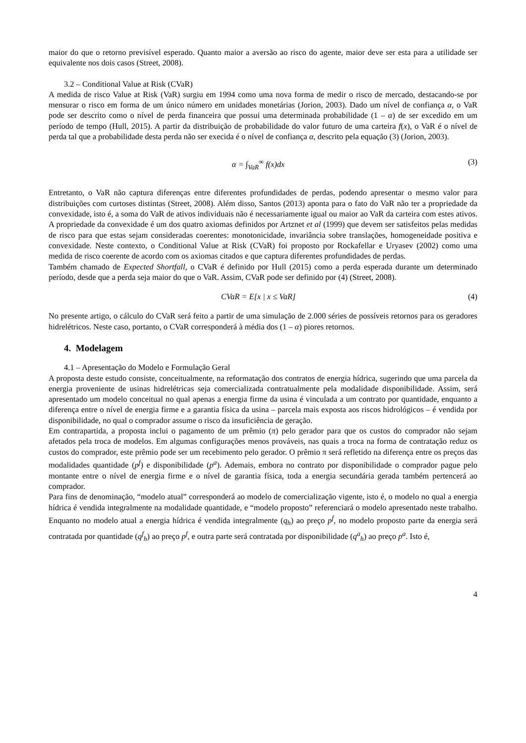maior do que o retorno previsível esperado. Quanto maior a aversão ao risco do agente, maior deve ser esta para a utilidade ser equivalente nos dois casos (Street, 2008).
3.2 – Conditional Value at Risk (CVaR)
A medida de risco Value at Risk (VaR) surgiu em 1994 como uma nova forma de medir o risco de mercado, destacando-se por mensurar o risco em forma de um único número em unidades monetárias (Jorion, 2003). Dado um nível de confiança α, o VaR pode ser descrito como o nível de perda financeira que possui uma determinada probabilidade (1 – α) de ser excedido em um período de tempo (Hull, 2015). A partir da distribuição de probabilidade do valor futuro de uma carteira f(x), o VaR é o nível de perda tal que a probabilidade desta perda não ser execida é o nível de confiança α, descrito pela equação (3) (Jorion, 2003).
α = ∫<sub>VaR</sub><sup>∞</sup> f(x)dx (3)
Entretanto, o VaR não captura diferenças entre diferentes profundidades de perdas, podendo apresentar o mesmo valor para distribuições com curtoses distintas (Street, 2008). Além disso, Santos (2013) aponta para o fato do VaR não ter a propriedade da convexidade, isto é, a soma do VaR de ativos individuais não é necessariamente igual ou maior ao VaR da carteira com estes ativos. A propriedade da convexidade é um dos quatro axiomas definidos por Artznet et al (1999) que devem ser satisfeitos pelas medidas de risco para que estas sejam consideradas coerentes: monotonicidade, invariância sobre translações, homogeneidade positiva e convexidade. Neste contexto, o Conditional Value at Risk (CVaR) foi proposto por Rockafellar e Uryasev (2002) como uma medida de risco coerente de acordo com os axiomas citados e que captura diferentes profundidades de perdas.
Também chamado de Expected Shortfall, o CVaR é definido por Hull (2015) como a perda esperada durante um determinado período, desde que a perda seja maior do que o VaR. Assim, CVaR pode ser definido por (4) (Street, 2008).
CVaR = E[x | x ≤ VaR] (4)
No presente artigo, o cálculo do CVaR será feito a partir de uma simulação de 2.000 séries de possíveis retornos para os geradores hidrelétricos. Neste caso, portanto, o CVaR corresponderá à média dos (1 – α) piores retornos.
4. Modelagem
4.1 – Apresentação do Modelo e Formulação Geral
A proposta deste estudo consiste, conceitualmente, na reformatação dos contratos de energia hídrica, sugerindo que uma parcela da energia proveniente de usinas hidrelétricas seja comercializada contratualmente pela modalidade disponibilidade. Assim, será apresentado um modelo conceitual no qual apenas a energia firme da usina é vinculada a um contrato por quantidade, enquanto a diferença entre o nível de energia firme e a garantia física da usina – parcela mais exposta aos riscos hidrológicos – é vendida por disponibilidade, no qual o comprador assume o risco da insuficiência de geração.
Em contrapartida, a proposta inclui o pagamento de um prêmio (π) pelo gerador para que os custos do comprador não sejam afetados pela troca de modelos. Em algumas configurações menos prováveis, nas quais a troca na forma de contratação reduz os custos do comprador, este prêmio pode ser um recebimento pelo gerador. O prêmio π será refletido na diferença entre os preços das modalidades quantidade (p<sup>f</sup>) e disponibilidade (p<sup>a</sup>). Ademais, embora no contrato por disponibilidade o comprador pague pelo montante entre o nível de energia firme e o nível de garantia física, toda a energia secundária gerada também pertencerá ao comprador.
Para fins de denominação, “modelo atual” corresponderá ao modelo de comercialização vigente, isto é, o modelo no qual a energia hídrica é vendida integralmente na modalidade quantidade, e “modelo proposto” referenciará o modelo apresentado neste trabalho. Enquanto no modelo atual a energia hídrica é vendida integralmente (q<sub>h</sub>) ao preço p<sup>f</sup>, no modelo proposto parte da energia será contratada por quantidade (q<sup>f</sup><sub>h</sub>) ao preço p<sup>f</sup>, e outra parte será contratada por disponibilidade (q<sup>a</sup><sub>h</sub>) ao preço p<sup>a</sup>. Isto é,
4